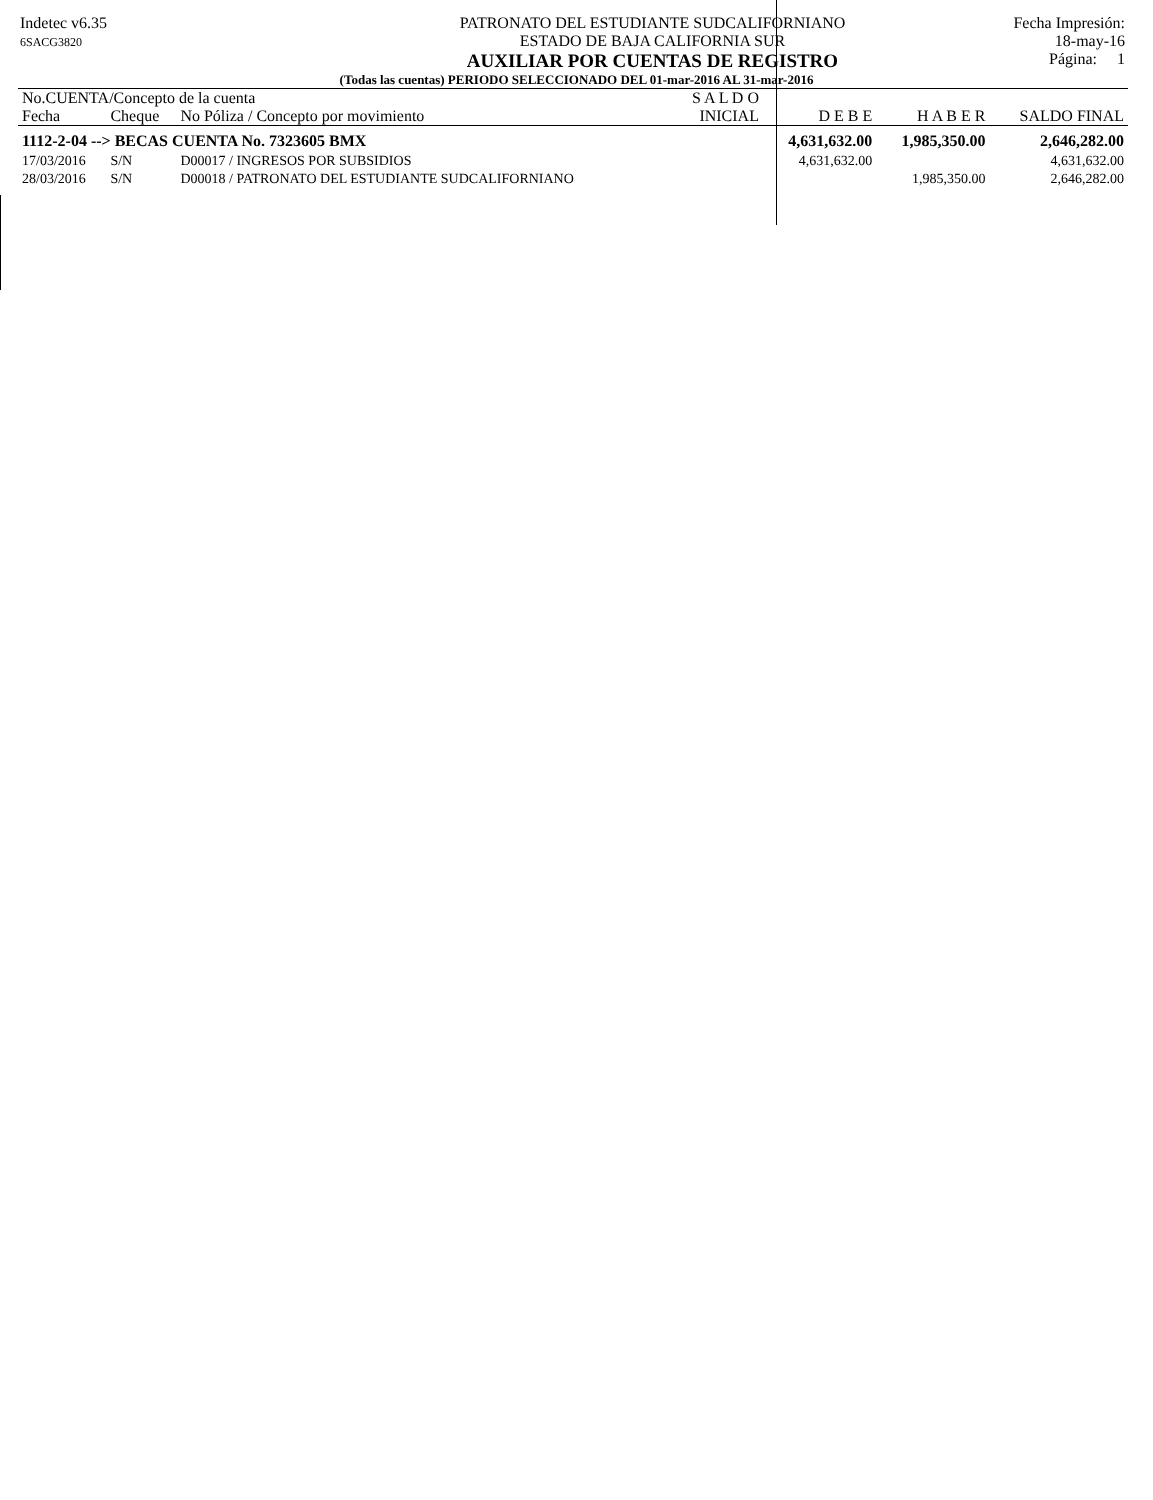Indetec v6.35
6SACG3820
PATRONATO DEL ESTUDIANTE SUDCALIFORNIANO
ESTADO DE BAJA CALIFORNIA SUR
AUXILIAR POR CUENTAS DE REGISTRO
Fecha Impresión:
18-may-16
Página: 1
(Todas las cuentas) PERIODO SELECCIONADO DEL 01-mar-2016 AL 31-mar-2016
| No.CUENTA/Concepto de la cuenta | | | S A L D O | | | |
| --- | --- | --- | --- | --- | --- | --- |
| Fecha | Cheque | No Póliza / Concepto por movimiento | INICIAL | D E B E | H A B E R | SALDO FINAL |
| 1112-2-04 --> BECAS CUENTA No. 7323605 BMX | | | | 4,631,632.00 | 1,985,350.00 | 2,646,282.00 |
| 17/03/2016 | S/N | D00017 / INGRESOS POR SUBSIDIOS | | 4,631,632.00 | | 4,631,632.00 |
| 28/03/2016 | S/N | D00018 / PATRONATO DEL ESTUDIANTE SUDCALIFORNIANO | | | 1,985,350.00 | 2,646,282.00 |